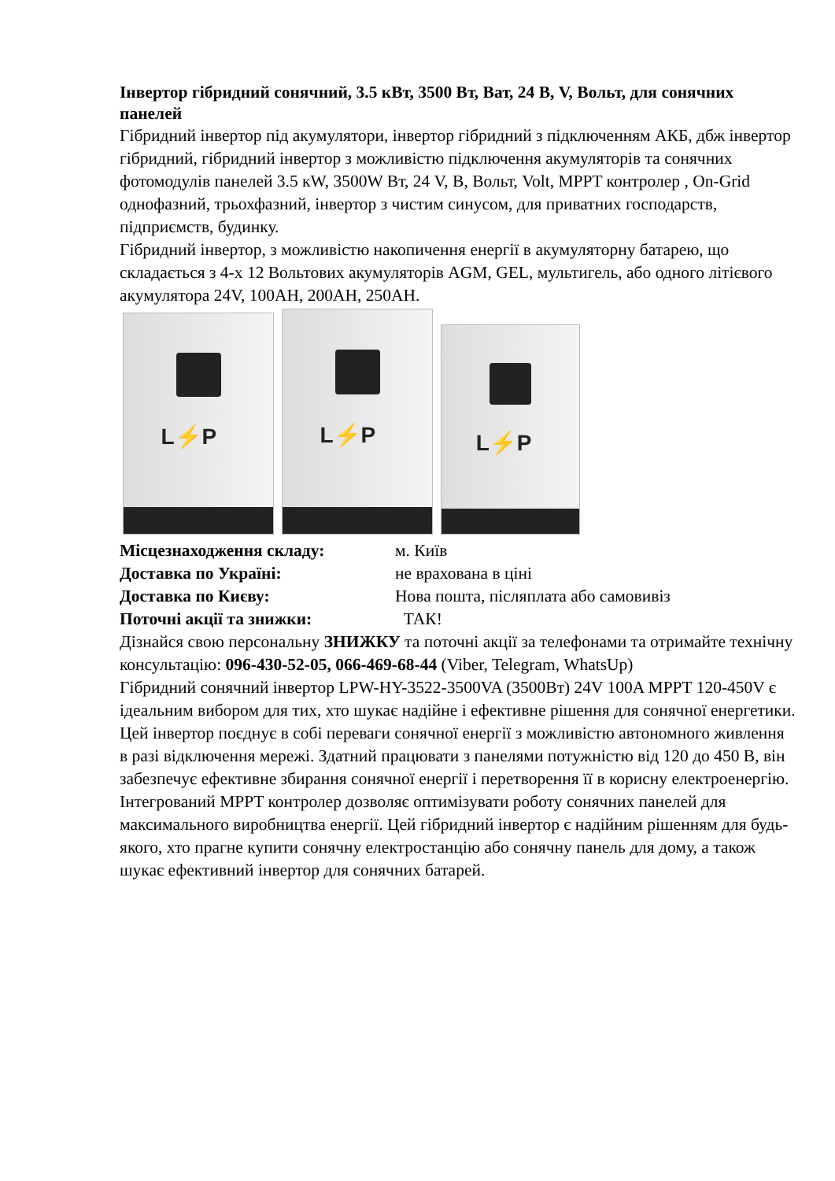Інвертор гібридний сонячний, 3.5 кВт, 3500 Вт, Ват, 24 В, V, Вольт, для сонячних панелей
Гібридний інвертор під акумулятори, інвертор гібридний з підключенням АКБ, дбж інвертор гібридний, гібридний інвертор з можливістю підключення акумуляторів та сонячних фотомодулів панелей 3.5 кW, 3500W Вт, 24 V, В, Вольт, Volt, MPPT контролер , On-Grid
однофазний, трьохфазний, інвертор з чистим синусом, для приватних господарств, підприємств, будинку.
Гібридний інвертор, з можливістю накопичення енергії в акумуляторну батарею, що складається з 4-х 12 Вольтових акумуляторів AGM, GEL, мультигель, або одного літієвого акумулятора 24V, 100AH, 200AH, 250AH.
L⚡P
L⚡P
L⚡P
Місцезнаходження складу: м. Київ
Доставка по Україні: не врахована в ціні
Доставка по Києву: Нова пошта, післяплата або самовивіз
Поточні акції та знижки: ТАК!
Дізнайся свою персональну ЗНИЖКУ та поточні акції за телефонами та отримайте технічну консультацію: 096-430-52-05, 066-469-68-44 (Viber, Telegram, WhatsUp)
Гібридний сонячний інвертор LPW-HY-3522-3500VA (3500Вт) 24V 100A MPPT 120-450V є ідеальним вибором для тих, хто шукає надійне і ефективне рішення для сонячної енергетики. Цей інвертор поєднує в собі переваги сонячної енергії з можливістю автономного живлення в разі відключення мережі. Здатний працювати з панелями потужністю від 120 до 450 В, він забезпечує ефективне збирання сонячної енергії і перетворення її в корисну електроенергію. Інтегрований MPPT контролер дозволяє оптимізувати роботу сонячних панелей для максимального виробництва енергії. Цей гібридний інвертор є надійним рішенням для будь-якого, хто прагне купити сонячну електростанцію або сонячну панель для дому, а також шукає ефективний інвертор для сонячних батарей.